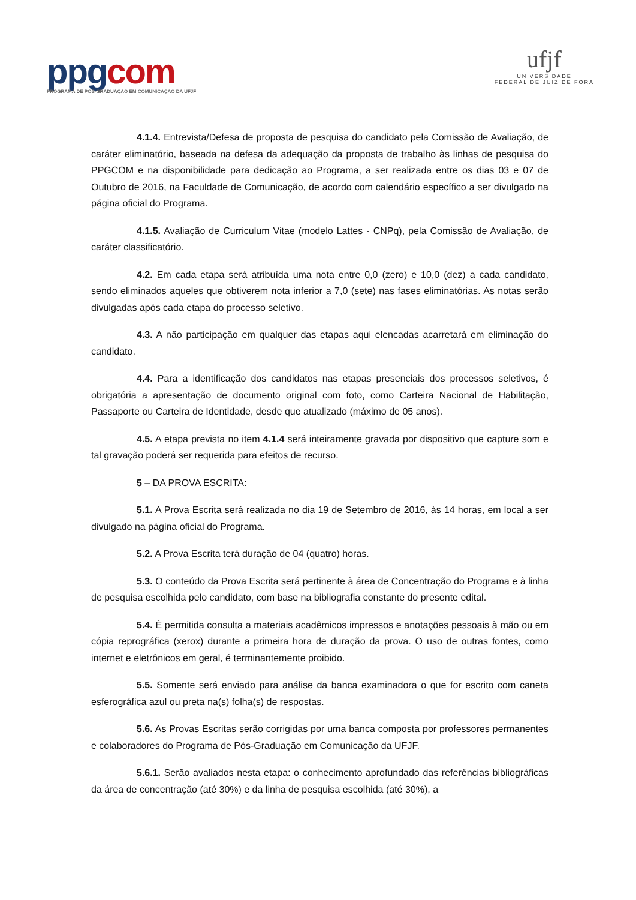ppgcom
PROGRAMA DE PÓS-GRADUAÇÃO EM COMUNICAÇÃO DA UFJF
ufjf
UNIVERSIDADE
FEDERAL DE JUIZ DE FORA
4.1.4. Entrevista/Defesa de proposta de pesquisa do candidato pela Comissão de Avaliação, de caráter eliminatório, baseada na defesa da adequação da proposta de trabalho às linhas de pesquisa do PPGCOM e na disponibilidade para dedicação ao Programa, a ser realizada entre os dias 03 e 07 de Outubro de 2016, na Faculdade de Comunicação, de acordo com calendário específico a ser divulgado na página oficial do Programa.
4.1.5. Avaliação de Curriculum Vitae (modelo Lattes - CNPq), pela Comissão de Avaliação, de caráter classificatório.
4.2. Em cada etapa será atribuída uma nota entre 0,0 (zero) e 10,0 (dez) a cada candidato, sendo eliminados aqueles que obtiverem nota inferior a 7,0 (sete) nas fases eliminatórias. As notas serão divulgadas após cada etapa do processo seletivo.
4.3. A não participação em qualquer das etapas aqui elencadas acarretará em eliminação do candidato.
4.4. Para a identificação dos candidatos nas etapas presenciais dos processos seletivos, é obrigatória a apresentação de documento original com foto, como Carteira Nacional de Habilitação, Passaporte ou Carteira de Identidade, desde que atualizado (máximo de 05 anos).
4.5. A etapa prevista no item 4.1.4 será inteiramente gravada por dispositivo que capture som e tal gravação poderá ser requerida para efeitos de recurso.
5 – DA PROVA ESCRITA:
5.1. A Prova Escrita será realizada no dia 19 de Setembro de 2016, às 14 horas, em local a ser divulgado na página oficial do Programa.
5.2. A Prova Escrita terá duração de 04 (quatro) horas.
5.3. O conteúdo da Prova Escrita será pertinente à área de Concentração do Programa e à linha de pesquisa escolhida pelo candidato, com base na bibliografia constante do presente edital.
5.4. É permitida consulta a materiais acadêmicos impressos e anotações pessoais à mão ou em cópia reprográfica (xerox) durante a primeira hora de duração da prova. O uso de outras fontes, como internet e eletrônicos em geral, é terminantemente proibido.
5.5. Somente será enviado para análise da banca examinadora o que for escrito com caneta esferográfica azul ou preta na(s) folha(s) de respostas.
5.6. As Provas Escritas serão corrigidas por uma banca composta por professores permanentes e colaboradores do Programa de Pós-Graduação em Comunicação da UFJF.
5.6.1. Serão avaliados nesta etapa: o conhecimento aprofundado das referências bibliográficas da área de concentração (até 30%) e da linha de pesquisa escolhida (até 30%), a